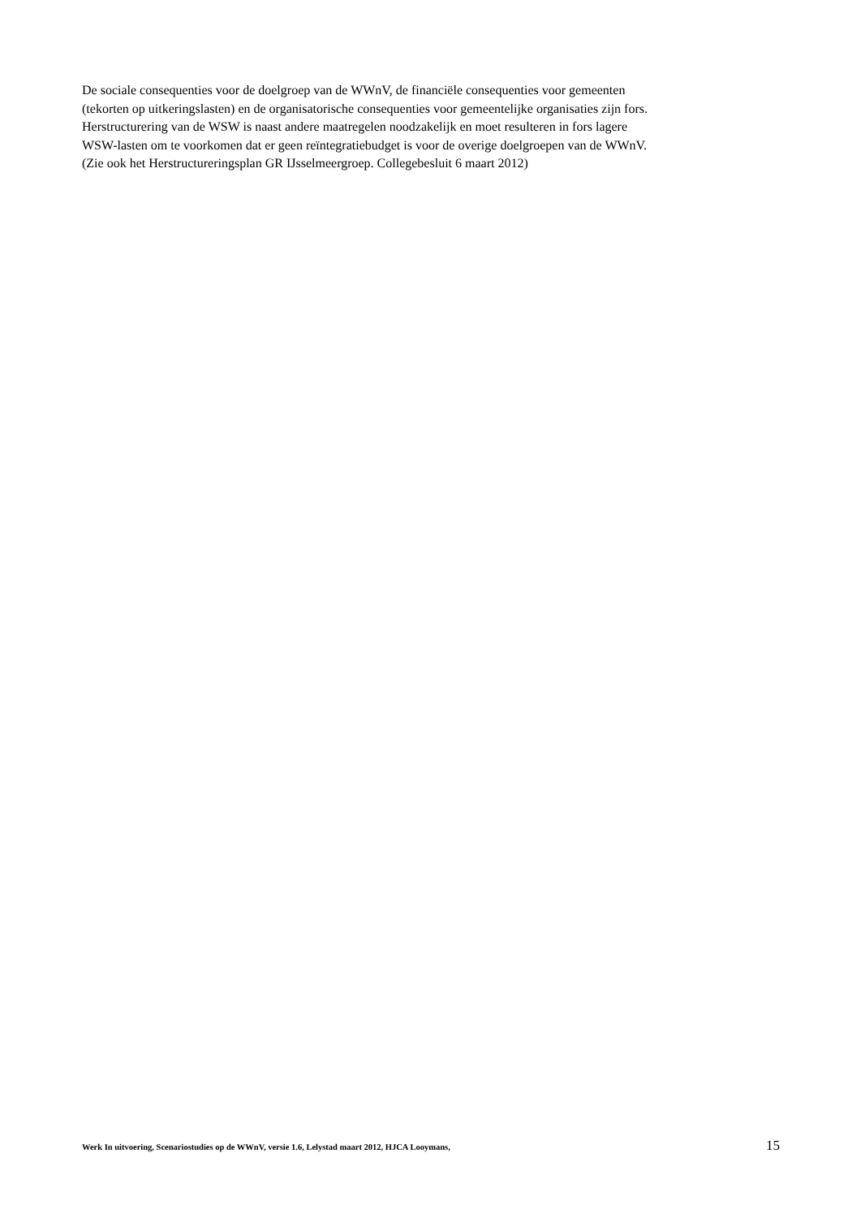De sociale consequenties voor de doelgroep van de WWnV, de financiële consequenties voor gemeenten
(tekorten op uitkeringslasten) en de organisatorische consequenties voor gemeentelijke organisaties zijn fors.
Herstructurering van de WSW is naast andere maatregelen noodzakelijk en moet resulteren in fors lagere
WSW-lasten om te voorkomen dat er geen reïntegratiebudget is voor de overige doelgroepen van de WWnV.
(Zie ook het Herstructureringsplan GR IJsselmeergroep. Collegebesluit 6 maart 2012)
Werk In uitvoering, Scenariostudies op de WWnV, versie 1.6, Lelystad maart 2012, HJCA Looymans, 15